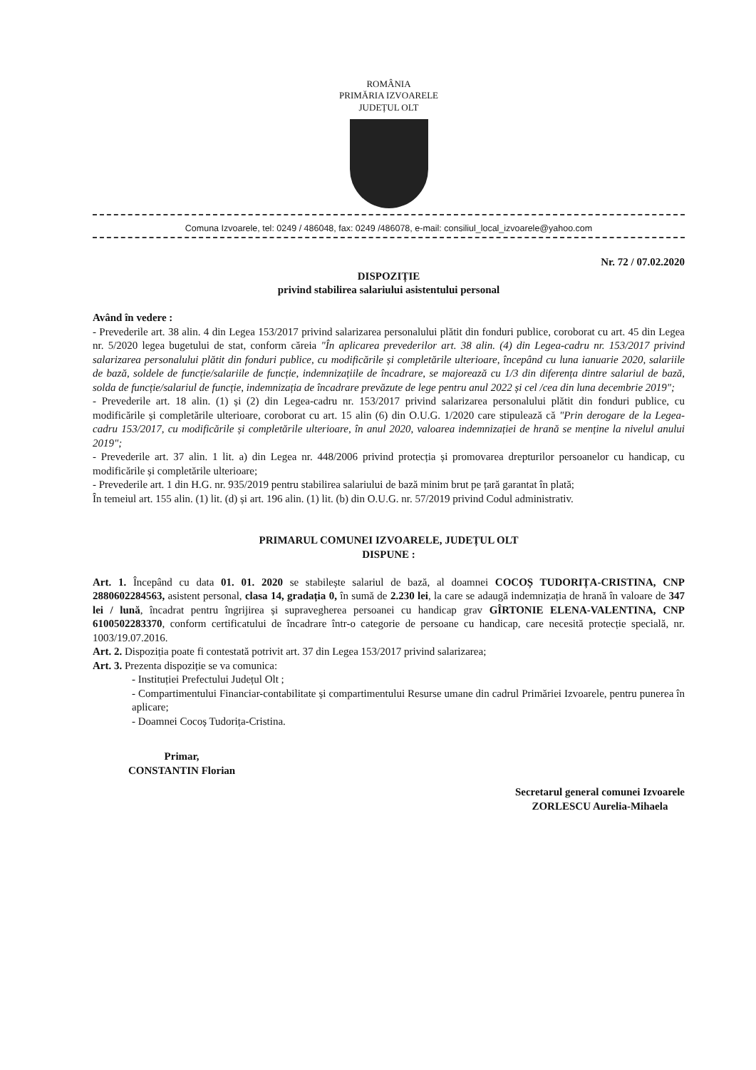ROMÂNIA
PRIMĂRIA IZVOARELE
JUDEȚUL OLT
Comuna Izvoarele, tel: 0249 / 486048, fax: 0249 /486078, e-mail: consiliul_local_izvoarele@yahoo.com
Nr. 72 / 07.02.2020
DISPOZIȚIE
privind stabilirea salariului asistentului personal
Având în vedere :
- Prevederile art. 38 alin. 4 din Legea 153/2017 privind salarizarea personalului plătit din fonduri publice, coroborat cu art. 45 din Legea nr. 5/2020 legea bugetului de stat, conform căreia "În aplicarea prevederilor art. 38 alin. (4) din Legea-cadru nr. 153/2017 privind salarizarea personalului plătit din fonduri publice, cu modificările și completările ulterioare, începând cu luna ianuarie 2020, salariile de bază, soldele de funcție/salariile de funcție, indemnizațiile de încadrare, se majorează cu 1/3 din diferența dintre salariul de bază, solda de funcție/salariul de funcție, indemnizația de încadrare prevăzute de lege pentru anul 2022 și cel /cea din luna decembrie 2019";
- Prevederile art. 18 alin. (1) și (2) din Legea-cadru nr. 153/2017 privind salarizarea personalului plătit din fonduri publice, cu modificările și completările ulterioare, coroborat cu art. 15 alin (6) din O.U.G. 1/2020 care stipulează că "Prin derogare de la Legea-cadru 153/2017, cu modificările și completările ulterioare, în anul 2020, valoarea indemnizației de hrană se menține la nivelul anului 2019";
- Prevederile art. 37 alin. 1 lit. a) din Legea nr. 448/2006 privind protecția și promovarea drepturilor persoanelor cu handicap, cu modificările și completările ulterioare;
- Prevederile art. 1 din H.G. nr. 935/2019 pentru stabilirea salariului de bază minim brut pe țară garantat în plată;
În temeiul art. 155 alin. (1) lit. (d) și art. 196 alin. (1) lit. (b) din O.U.G. nr. 57/2019 privind Codul administrativ.
PRIMARUL COMUNEI IZVOARELE, JUDEȚUL OLT
DISPUNE :
Art. 1. Începând cu data 01. 01. 2020 se stabilește salariul de bază, al doamnei COCOȘ TUDORIȚA-CRISTINA, CNP 2880602284563, asistent personal, clasa 14, gradația 0, în sumă de 2.230 lei, la care se adaugă indemnizația de hrană în valoare de 347 lei / lună, încadrat pentru îngrijirea și supravegherea persoanei cu handicap grav GÎRTONIE ELENA-VALENTINA, CNP 6100502283370, conform certificatului de încadrare într-o categorie de persoane cu handicap, care necesită protecție specială, nr. 1003/19.07.2016.
Art. 2. Dispoziția poate fi contestată potrivit art. 37 din Legea 153/2017 privind salarizarea;
Art. 3. Prezenta dispoziție se va comunica:
- Instituției Prefectului Județul Olt ;
- Compartimentului Financiar-contabilitate și compartimentului Resurse umane din cadrul Primăriei Izvoarele, pentru punerea în aplicare;
- Doamnei Cocoș Tudorița-Cristina.
Primar,
CONSTANTIN Florian
Secretarul general comunei Izvoarele
ZORLESCU Aurelia-Mihaela